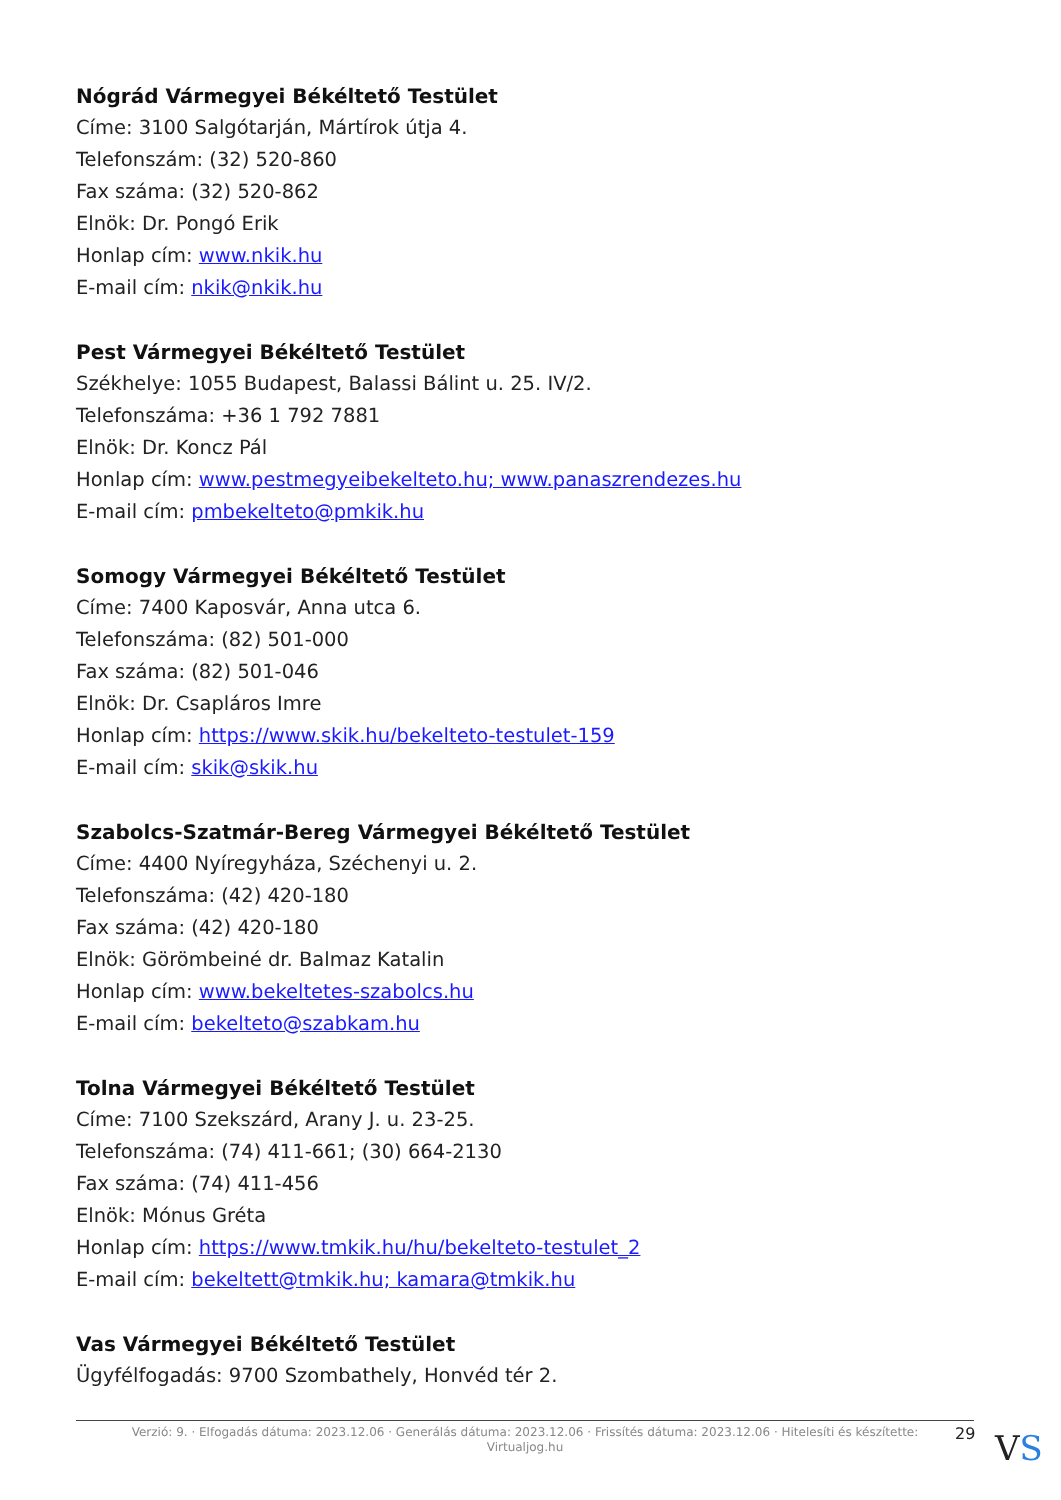Nógrád Vármegyei Békéltető Testület
Címe: 3100 Salgótarján, Mártírok útja 4.
Telefonszám: (32) 520-860
Fax száma: (32) 520-862
Elnök: Dr. Pongó Erik
Honlap cím: www.nkik.hu
E-mail cím: nkik@nkik.hu
Pest Vármegyei Békéltető Testület
Székhelye: 1055 Budapest, Balassi Bálint u. 25. IV/2.
Telefonszáma: +36 1 792 7881
Elnök: Dr. Koncz Pál
Honlap cím: www.pestmegyeibekelteto.hu; www.panaszrendezes.hu
E-mail cím: pmbekelteto@pmkik.hu
Somogy Vármegyei Békéltető Testület
Címe: 7400 Kaposvár, Anna utca 6.
Telefonszáma: (82) 501-000
Fax száma: (82) 501-046
Elnök: Dr. Csapláros Imre
Honlap cím: https://www.skik.hu/bekelteto-testulet-159
E-mail cím: skik@skik.hu
Szabolcs-Szatmár-Bereg Vármegyei Békéltető Testület
Címe: 4400 Nyíregyháza, Széchenyi u. 2.
Telefonszáma: (42) 420-180
Fax száma: (42) 420-180
Elnök: Görömbeiné dr. Balmaz Katalin
Honlap cím: www.bekeltetes-szabolcs.hu
E-mail cím: bekelteto@szabkam.hu
Tolna Vármegyei Békéltető Testület
Címe: 7100 Szekszárd, Arany J. u. 23-25.
Telefonszáma: (74) 411-661; (30) 664-2130
Fax száma: (74) 411-456
Elnök: Mónus Gréta
Honlap cím: https://www.tmkik.hu/hu/bekelteto-testulet_2
E-mail cím: bekeltett@tmkik.hu; kamara@tmkik.hu
Vas Vármegyei Békéltető Testület
Ügyfélfogadás: 9700 Szombathely, Honvéd tér 2.
Verzió: 9. · Elfogadás dátuma: 2023.12.06 · Generálás dátuma: 2023.12.06 · Frissítés dátuma: 2023.12.06 · Hitelesíti és készítette:
Virtualjog.hu
29 VS